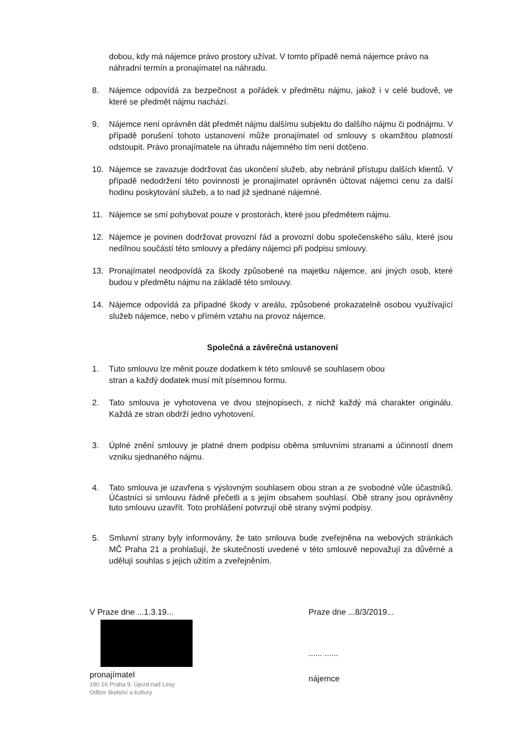dobou, kdy má nájemce právo prostory užívat. V tomto případě nemá nájemce právo na náhradní termín a pronajímatel na náhradu.
8. Nájemce odpovídá za bezpečnost a pořádek v předmětu nájmu, jakož i v celé budově, ve které se předmět nájmu nachází.
9. Nájemce není oprávněn dát předmět nájmu dalšímu subjektu do dalšího nájmu či podnájmu. V případě porušení tohoto ustanovení může pronajímatel od smlouvy s okamžitou platností odstoupit. Právo pronajímatele na úhradu nájemného tím není dotčeno.
10. Nájemce se zavazuje dodržovat čas ukončení služeb, aby nebránil přístupu dalších klientů. V případě nedodržení této povinnosti je pronajímatel oprávněn účtovat nájemci cenu za další hodinu poskytování služeb, a to nad již sjednané nájemné.
11. Nájemce se smí pohybovat pouze v prostorách, které jsou předmětem nájmu.
12. Nájemce je povinen dodržovat provozní řád a provozní dobu společenského sálu, které jsou nedílnou součástí této smlouvy a předány nájemci při podpisu smlouvy.
13. Pronajímatel neodpovídá za škody způsobené na majetku nájemce, ani jiných osob, které budou v předmětu nájmu na základě této smlouvy.
14. Nájemce odpovídá za případné škody v areálu, způsobené prokazatelně osobou využívající služeb nájemce, nebo v přímém vztahu na provoz nájemce.
Společná a závěrečná ustanovení
1. Tuto smlouvu lze měnit pouze dodatkem k této smlouvě se souhlasem obou
stran a každý dodatek musí mít písemnou formu.
2. Tato smlouva je vyhotovena ve dvou stejnopisech, z nichž každý má charakter originálu. Každá ze stran obdrží jedno vyhotovení.
3. Úplné znění smlouvy je platné dnem podpisu oběma smluvními stranami a účinností dnem vzniku sjednaného nájmu.
4. Tato smlouva je uzavřena s výslovným souhlasem obou stran a ze svobodné vůle účastníků. Účastníci si smlouvu řádně přečetli a s jejím obsahem souhlasí. Obě strany jsou oprávněny tuto smlouvu uzavřít. Toto prohlášení potvrzují obě strany svými podpisy.
5. Smluvní strany byly informovány, že tato smlouva bude zveřejněna na webových stránkách MČ Praha 21 a prohlašují, že skutečnosti uvedené v této smlouvě nepovažují za důvěrné a udělují souhlas s jejich užitím a zveřejněním.
V Praze dne ...1.3.19...
pronajímatel
190 16 Praha 9, Újezd nad Lesy
Odbor školství a kultury
Praze dne ...8/3/2019...
...... ......
nájemce